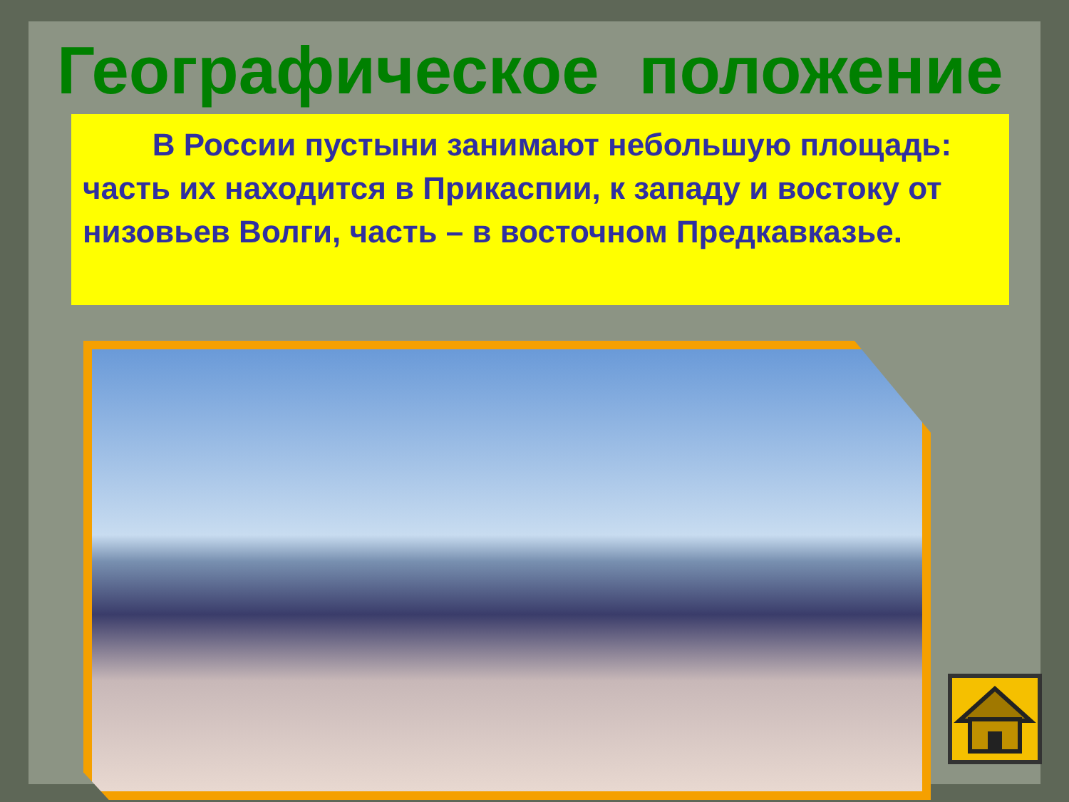Географическое положение
В России пустыни занимают небольшую площадь: часть их находится в Прикаспии, к западу и востоку от низовьев Волги, часть – в восточном Предкавказье.